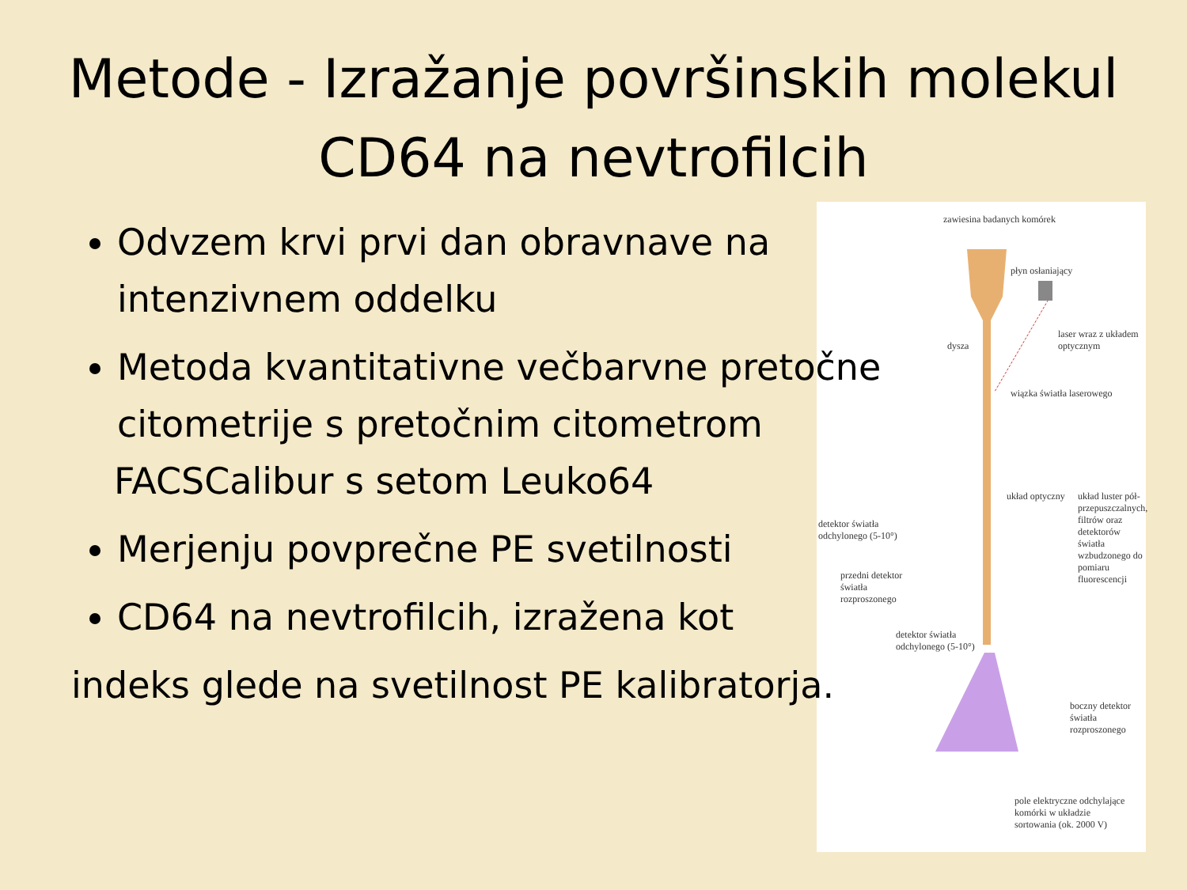Metode - Izražanje površinskih molekul CD64 na nevtrofilcih
zawiesina badanych komórek
płyn osłaniający
laser wraz z układem optycznym
dysza
wiązka światła laserowego
układ optyczny
układ luster pół-przepuszczalnych, filtrów oraz detektorów światła wzbudzonego do pomiaru fluorescencji
detektor światła odchylonego (5-10°)
przedni detektor światła rozproszonego
detektor światła odchylonego (5-10°)
boczny detektor światła rozproszonego
pole elektryczne odchylające komórki w układzie sortowania (ok. 2000 V)
Odvzem krvi prvi dan obravnave na intenzivnem oddelku
Metoda kvantitativne večbarvne pretočne citometrije s pretočnim citometrom
FACSCalibur s setom Leuko64
Merjenju povprečne PE svetilnosti
CD64 na nevtrofilcih, izražena kot
indeks glede na svetilnost PE kalibratorja.